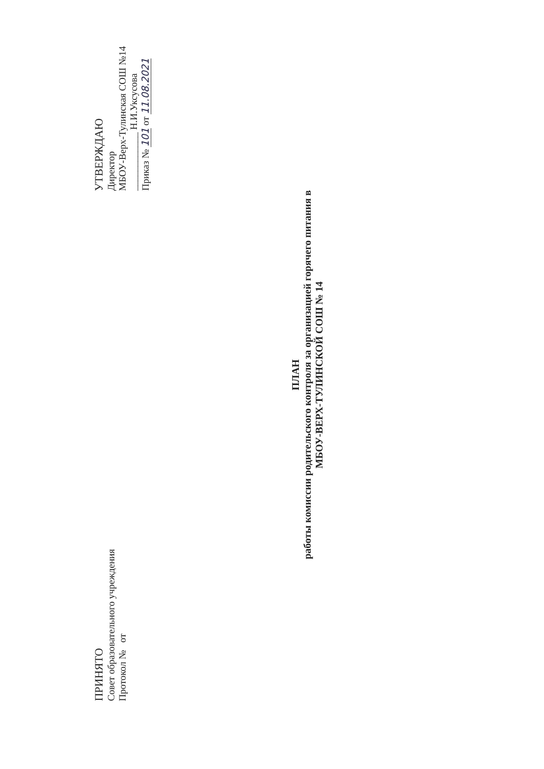ПРИНЯТО
Совет образовательного учреждения
Протокол № от
УТВЕРЖДАЮ
Директор
МБОУ-Верх-Тулинская СОШ №14
____________ Н.И.Уксусова
Приказ № 101 от 11.08.2021
ПЛАН
работы комиссии родительского контроля за организацией горячего питания в
МБОУ-ВЕРХ-ТУЛИНСКОЙ СОШ № 14